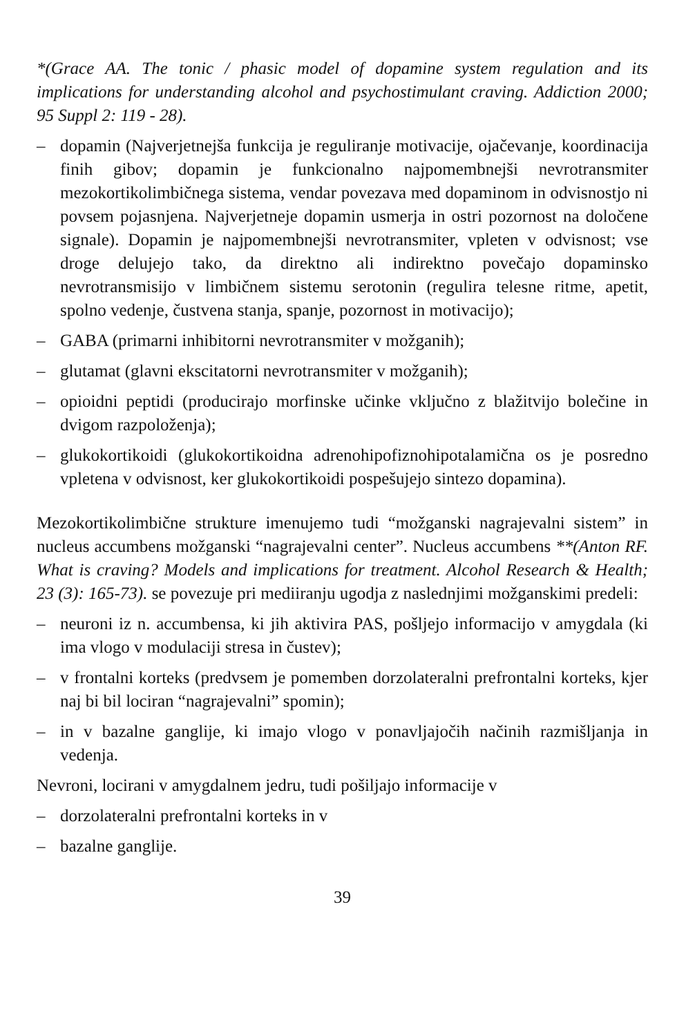*(Grace AA. The tonic / phasic model of dopamine system regulation and its implications for understanding alcohol and psychostimulant craving. Addiction 2000; 95 Suppl 2: 119 - 28).
– dopamin (Najverjetnejša funkcija je reguliranje motivacije, ojačevanje, koordinacija finih gibov; dopamin je funkcionalno najpomembnejši nevrotransmiter mezokortikolimbičnega sistema, vendar povezava med dopaminom in odvisnostjo ni povsem pojasnjena. Najverjetneje dopamin usmerja in ostri pozornost na določene signale). Dopamin je najpomembnejši nevrotransmiter, vpleten v odvisnost; vse droge delujejo tako, da direktno ali indirektno povečajo dopaminsko nevrotransmisijo v limbičnem sistemu serotonin (regulira telesne ritme, apetit, spolno vedenje, čustvena stanja, spanje, pozornost in motivacijo);
– GABA (primarni inhibitorni nevrotransmiter v možganih);
– glutamat (glavni ekscitatorni nevrotransmiter v možganih);
– opioidni peptidi (producirajo morfinske učinke vključno z blažitvijo bolečine in dvigom razpoloženja);
– glukokortikoidi (glukokortikoidna adrenohipofiznohipotalamična os je posredno vpletena v odvisnost, ker glukokortikoidi pospešujejo sintezo dopamina).
Mezokortikolimbične strukture imenujemo tudi “možganski nagrajevalni sistem” in nucleus accumbens možganski “nagrajevalni center”. Nucleus accumbens **(Anton RF. What is craving? Models and implications for treatment. Alcohol Research & Health; 23 (3): 165-73). se povezuje pri mediiranju ugodja z naslednjimi možganskimi predeli:
– neuroni iz n. accumbensa, ki jih aktivira PAS, pošljejo informacijo v amygdala (ki ima vlogo v modulaciji stresa in čustev);
– v frontalni korteks (predvsem je pomemben dorzolateralni prefrontalni korteks, kjer naj bi bil lociran “nagrajevalni” spomin);
– in v bazalne ganglije, ki imajo vlogo v ponavljajočih načinih razmišljanja in vedenja.
Nevroni, locirani v amygdalnem jedru, tudi pošiljajo informacije v
– dorzolateralni prefrontalni korteks in v
– bazalne ganglije.
39